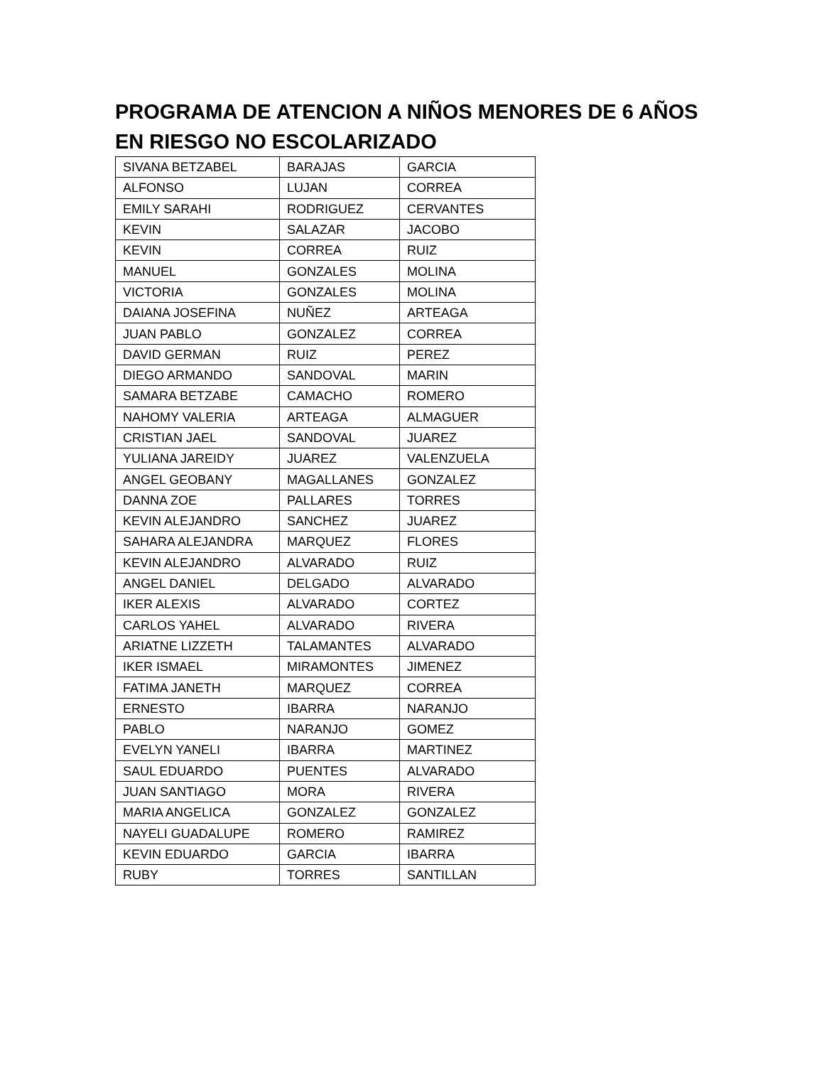PROGRAMA DE ATENCION A NIÑOS MENORES DE 6 AÑOS EN RIESGO NO ESCOLARIZADO
| SIVANA BETZABEL | BARAJAS | GARCIA |
| ALFONSO | LUJAN | CORREA |
| EMILY SARAHI | RODRIGUEZ | CERVANTES |
| KEVIN | SALAZAR | JACOBO |
| KEVIN | CORREA | RUIZ |
| MANUEL | GONZALES | MOLINA |
| VICTORIA | GONZALES | MOLINA |
| DAIANA JOSEFINA | NUÑEZ | ARTEAGA |
| JUAN PABLO | GONZALEZ | CORREA |
| DAVID GERMAN | RUIZ | PEREZ |
| DIEGO ARMANDO | SANDOVAL | MARIN |
| SAMARA BETZABE | CAMACHO | ROMERO |
| NAHOMY VALERIA | ARTEAGA | ALMAGUER |
| CRISTIAN JAEL | SANDOVAL | JUAREZ |
| YULIANA JAREIDY | JUAREZ | VALENZUELA |
| ANGEL GEOBANY | MAGALLANES | GONZALEZ |
| DANNA ZOE | PALLARES | TORRES |
| KEVIN ALEJANDRO | SANCHEZ | JUAREZ |
| SAHARA ALEJANDRA | MARQUEZ | FLORES |
| KEVIN ALEJANDRO | ALVARADO | RUIZ |
| ANGEL DANIEL | DELGADO | ALVARADO |
| IKER ALEXIS | ALVARADO | CORTEZ |
| CARLOS YAHEL | ALVARADO | RIVERA |
| ARIATNE LIZZETH | TALAMANTES | ALVARADO |
| IKER ISMAEL | MIRAMONTES | JIMENEZ |
| FATIMA JANETH | MARQUEZ | CORREA |
| ERNESTO | IBARRA | NARANJO |
| PABLO | NARANJO | GOMEZ |
| EVELYN YANELI | IBARRA | MARTINEZ |
| SAUL EDUARDO | PUENTES | ALVARADO |
| JUAN SANTIAGO | MORA | RIVERA |
| MARIA ANGELICA | GONZALEZ | GONZALEZ |
| NAYELI GUADALUPE | ROMERO | RAMIREZ |
| KEVIN EDUARDO | GARCIA | IBARRA |
| RUBY | TORRES | SANTILLAN |